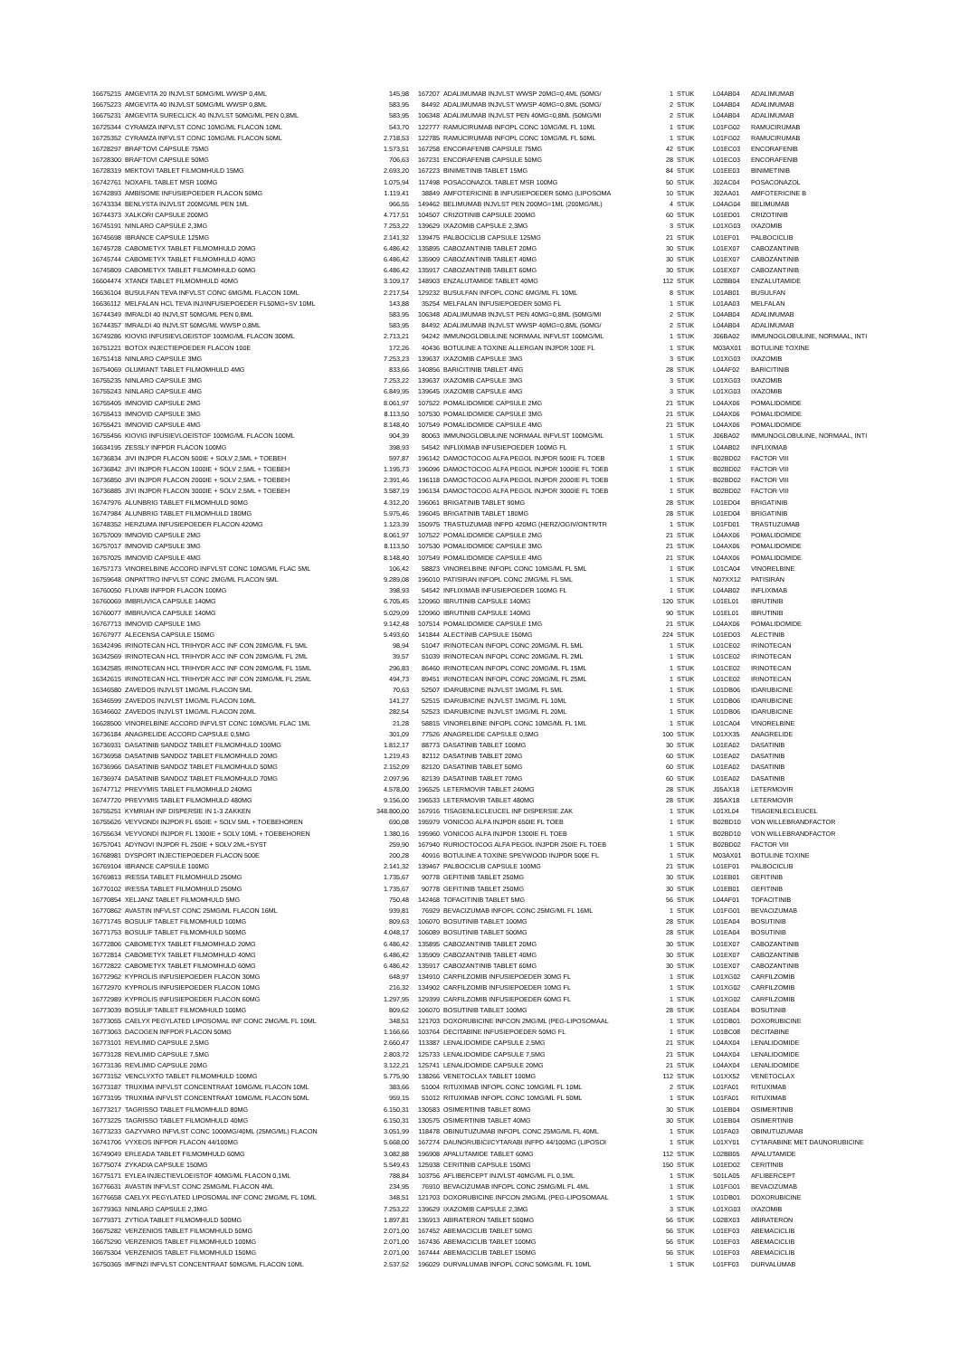| 16675215 | AMGEVITA 20 INJVLST 50MG/ML WWSP 0,4ML | 145,98 | 167207 | ADALIMUMAB INJVLST WWSP 20MG=0,4ML (50MG/ | 1 | STUK | L04AB04 | ADALIMUMAB |
| 16675223 | AMGEVITA 40 INJVLST 50MG/ML WWSP 0,8ML | 583,95 | 84492 | ADALIMUMAB INJVLST WWSP 40MG=0,8ML (50MG/ | 2 | STUK | L04AB04 | ADALIMUMAB |
| 16675231 | AMGEVITA SURECLICK 40 INJVLST 50MG/ML PEN 0,8ML | 583,95 | 106348 | ADALIMUMAB INJVLST PEN 40MG=0,8ML (50MG/MI | 2 | STUK | L04AB04 | ADALIMUMAB |
| 16725344 | CYRAMZA INFVLST CONC 10MG/ML FLACON 10ML | 543,70 | 122777 | RAMUCIRUMAB INFOPL CONC 10MG/ML FL 10ML | 1 | STUK | L01FG02 | RAMUCIRUMAB |
| 16725352 | CYRAMZA INFVLST CONC 10MG/ML FLACON 50ML | 2.718,53 | 122785 | RAMUCIRUMAB INFOPL CONC 10MG/ML FL 50ML | 1 | STUK | L01FG02 | RAMUCIRUMAB |
| 16728297 | BRAFTOVI CAPSULE 75MG | 1.573,51 | 167258 | ENCORAFENIB CAPSULE 75MG | 42 | STUK | L01EC03 | ENCORAFENIB |
| 16728300 | BRAFTOVI CAPSULE 50MG | 706,63 | 167231 | ENCORAFENIB CAPSULE 50MG | 28 | STUK | L01EC03 | ENCORAFENIB |
| 16728319 | MEKTOVI TABLET FILMOMHULD 15MG | 2.693,20 | 167223 | BINIMETINIB TABLET 15MG | 84 | STUK | L01EE03 | BINIMETINIB |
| 16742761 | NOXAFIL TABLET MSR 100MG | 1.075,94 | 117498 | POSACONAZOL TABLET MSR 100MG | 50 | STUK | J02AC04 | POSACONAZOL |
| 16742893 | AMBISOME INFUSIEPOEDER FLACON 50MG | 1.119,41 | 38849 | AMFOTERICINE B INFUSIEPOEDER 50MG (LIPOSOMA | 10 | STUK | J02AA01 | AMFOTERICINE B |
| 16743334 | BENLYSTA INJVLST 200MG/ML PEN 1ML | 966,55 | 149462 | BELIMUMAB INJVLST PEN 200MG=1ML (200MG/ML) | 4 | STUK | L04AG04 | BELIMUMAB |
| 16744373 | XALKORI CAPSULE 200MG | 4.717,51 | 104507 | CRIZOTINIB CAPSULE 200MG | 60 | STUK | L01ED01 | CRIZOTINIB |
| 16745191 | NINLARO CAPSULE 2,3MG | 7.253,22 | 139629 | IXAZOMIB CAPSULE 2,3MG | 3 | STUK | L01XG03 | IXAZOMIB |
| 16745698 | IBRANCE CAPSULE 125MG | 2.141,32 | 139475 | PALBOCICLIB CAPSULE 125MG | 21 | STUK | L01EF01 | PALBOCICLIB |
| 16745728 | CABOMETYX TABLET FILMOMHULD 20MG | 6.486,42 | 135895 | CABOZANTINIB TABLET 20MG | 30 | STUK | L01EX07 | CABOZANTINIB |
| 16745744 | CABOMETYX TABLET FILMOMHULD 40MG | 6.486,42 | 135909 | CABOZANTINIB TABLET 40MG | 30 | STUK | L01EX07 | CABOZANTINIB |
| 16745809 | CABOMETYX TABLET FILMOMHULD 60MG | 6.486,42 | 135917 | CABOZANTINIB TABLET 60MG | 30 | STUK | L01EX07 | CABOZANTINIB |
| 16604474 | XTANDI TABLET FILMOMHULD 40MG | 3.109,17 | 148903 | ENZALUTAMIDE TABLET 40MG | 112 | STUK | L02BB04 | ENZALUTAMIDE |
| 16636104 | BUSULFAN TEVA INFVLST CONC 6MG/ML FLACON 10ML | 2.217,54 | 129232 | BUSULFAN INFOPL CONC 6MG/ML FL 10ML | 8 | STUK | L01AB01 | BUSULFAN |
| 16636112 | MELFALAN HCL TEVA INJ/INFUSIEPOEDER FL50MG+SV 10ML | 143,88 | 35254 | MELFALAN INFUSIEPOEDER 50MG FL | 1 | STUK | L01AA03 | MELFALAN |
| 16744349 | IMRALDI 40 INJVLST 50MG/ML PEN 0,8ML | 583,95 | 106348 | ADALIMUMAB INJVLST PEN 40MG=0,8ML (50MG/MI | 2 | STUK | L04AB04 | ADALIMUMAB |
| 16744357 | IMRALDI 40 INJVLST 50MG/ML WWSP 0,8ML | 583,95 | 84492 | ADALIMUMAB INJVLST WWSP 40MG=0,8ML (50MG/ | 2 | STUK | L04AB04 | ADALIMUMAB |
| 16749286 | KIOVIG INFUSIEVLOEISTOF 100MG/ML FLACON 300ML | 2.713,21 | 94242 | IMMUNOGLOBULINE NORMAAL INFVLST 100MG/ML | 1 | STUK | J06BA02 | IMMUNOGLOBULINE, NORMAAL, INTI |
| 16751221 | BOTOX INJECTIEPOEDER FLACON 100E | 172,26 | 40436 | BOTULINE A TOXINE ALLERGAN INJPDR 100E FL | 1 | STUK | M03AX01 | BOTULINE TOXINE |
| 16751418 | NINLARO CAPSULE 3MG | 7.253,23 | 139637 | IXAZOMIB CAPSULE 3MG | 3 | STUK | L01XG03 | IXAZOMIB |
| 16754069 | OLUMIANT TABLET FILMOMHULD 4MG | 833,66 | 140856 | BARICITINIB TABLET 4MG | 28 | STUK | L04AF02 | BARICITINIB |
| 16755235 | NINLARO CAPSULE 3MG | 7.253,22 | 139637 | IXAZOMIB CAPSULE 3MG | 3 | STUK | L01XG03 | IXAZOMIB |
| 16755243 | NINLARO CAPSULE 4MG | 6.849,95 | 139645 | IXAZOMIB CAPSULE 4MG | 3 | STUK | L01XG03 | IXAZOMIB |
| 16755405 | IMNOVID CAPSULE 2MG | 8.061,97 | 107522 | POMALIDOMIDE CAPSULE 2MG | 21 | STUK | L04AX06 | POMALIDOMIDE |
| 16755413 | IMNOVID CAPSULE 3MG | 8.113,50 | 107530 | POMALIDOMIDE CAPSULE 3MG | 21 | STUK | L04AX06 | POMALIDOMIDE |
| 16755421 | IMNOVID CAPSULE 4MG | 8.148,40 | 107549 | POMALIDOMIDE CAPSULE 4MG | 21 | STUK | L04AX06 | POMALIDOMIDE |
| 16755456 | KIOVIG INFUSIEVLOEISTOF 100MG/ML FLACON 100ML | 904,39 | 80063 | IMMUNOGLOBULINE NORMAAL INFVLST 100MG/ML | 1 | STUK | J06BA02 | IMMUNOGLOBULINE, NORMAAL, INTI |
| 16634195 | ZESSLY INFPDR FLACON 100MG | 398,93 | 54542 | INFLIXIMAB INFUSIEPOEDER 100MG FL | 1 | STUK | L04AB02 | INFLIXIMAB |
| 16736834 | JIVI INJPDR FLACON 500IE + SOLV 2,5ML + TOEBEH | 597,87 | 196142 | DAMOCTOCOG ALFA PEGOL INJPDR 500IE FL TOEB | 1 | STUK | B02BD02 | FACTOR VIII |
| 16736842 | JIVI INJPDR FLACON 1000IE + SOLV 2,5ML + TOEBEH | 1.195,73 | 196096 | DAMOCTOCOG ALFA PEGOL INJPDR 1000IE FL TOEB | 1 | STUK | B02BD02 | FACTOR VIII |
| 16736850 | JIVI INJPDR FLACON 2000IE + SOLV 2,5ML + TOEBEH | 2.391,46 | 196118 | DAMOCTOCOG ALFA PEGOL INJPDR 2000IE FL TOEB | 1 | STUK | B02BD02 | FACTOR VIII |
| 16736885 | JIVI INJPDR FLACON 3000IE + SOLV 2,5ML + TOEBEH | 3.587,19 | 196134 | DAMOCTOCOG ALFA PEGOL INJPDR 3000IE FL TOEB | 1 | STUK | B02BD02 | FACTOR VIII |
| 16747976 | ALUNBRIG TABLET FILMOMHULD 90MG | 4.312,20 | 196061 | BRIGATINIB TABLET 90MG | 28 | STUK | L01ED04 | BRIGATINIB |
| 16747984 | ALUNBRIG TABLET FILMOMHULD 180MG | 5.975,46 | 196045 | BRIGATINIB TABLET 180MG | 28 | STUK | L01ED04 | BRIGATINIB |
| 16748352 | HERZUMA INFUSIEPOEDER FLACON 420MG | 1.123,39 | 150975 | TRASTUZUMAB INFPD 420MG (HERZ/OGIV/ONTR/TR | 1 | STUK | L01FD01 | TRASTUZUMAB |
| 16757009 | IMNOVID CAPSULE 2MG | 8.061,97 | 107522 | POMALIDOMIDE CAPSULE 2MG | 21 | STUK | L04AX06 | POMALIDOMIDE |
| 16757017 | IMNOVID CAPSULE 3MG | 8.113,50 | 107530 | POMALIDOMIDE CAPSULE 3MG | 21 | STUK | L04AX06 | POMALIDOMIDE |
| 16757025 | IMNOVID CAPSULE 4MG | 8.148,40 | 107549 | POMALIDOMIDE CAPSULE 4MG | 21 | STUK | L04AX06 | POMALIDOMIDE |
| 16757173 | VINORELBINE ACCORD INFVLST CONC 10MG/ML FLAC 5ML | 106,42 | 58823 | VINORELBINE INFOPL CONC 10MG/ML FL 5ML | 1 | STUK | L01CA04 | VINORELBINE |
| 16759648 | ONPATTRO INFVLST CONC 2MG/ML FLACON 5ML | 9.289,08 | 196010 | PATISIRAN INFOPL CONC 2MG/ML FL 5ML | 1 | STUK | N07XX12 | PATISIRAN |
| 16760050 | FLIXABI INFPDR FLACON 100MG | 398,93 | 54542 | INFLIXIMAB INFUSIEPOEDER 100MG FL | 1 | STUK | L04AB02 | INFLIXIMAB |
| 16760069 | IMBRUVICA CAPSULE 140MG | 6.705,45 | 120960 | IBRUTINIB CAPSULE 140MG | 120 | STUK | L01EL01 | IBRUTINIB |
| 16760077 | IMBRUVICA CAPSULE 140MG | 5.029,09 | 120960 | IBRUTINIB CAPSULE 140MG | 90 | STUK | L01EL01 | IBRUTINIB |
| 16767713 | IMNOVID CAPSULE 1MG | 9.142,48 | 107514 | POMALIDOMIDE CAPSULE 1MG | 21 | STUK | L04AX06 | POMALIDOMIDE |
| 16767977 | ALECENSA CAPSULE 150MG | 5.493,60 | 141844 | ALECTINIB CAPSULE 150MG | 224 | STUK | L01ED03 | ALECTINIB |
| 16342496 | IRINOTECAN HCL TRIHYDR ACC INF CON 20MG/ML FL 5ML | 98,94 | 51047 | IRINOTECAN INFOPL CONC 20MG/ML FL 5ML | 1 | STUK | L01CE02 | IRINOTECAN |
| 16342569 | IRINOTECAN HCL TRIHYDR ACC INF CON 20MG/ML FL 2ML | 39,57 | 51039 | IRINOTECAN INFOPL CONC 20MG/ML FL 2ML | 1 | STUK | L01CE02 | IRINOTECAN |
| 16342585 | IRINOTECAN HCL TRIHYDR ACC INF CON 20MG/ML FL 15ML | 296,83 | 86460 | IRINOTECAN INFOPL CONC 20MG/ML FL 15ML | 1 | STUK | L01CE02 | IRINOTECAN |
| 16342615 | IRINOTECAN HCL TRIHYDR ACC INF CON 20MG/ML FL 25ML | 494,73 | 89451 | IRINOTECAN INFOPL CONC 20MG/ML FL 25ML | 1 | STUK | L01CE02 | IRINOTECAN |
| 16346580 | ZAVEDOS INJVLST 1MG/ML FLACON 5ML | 70,63 | 52507 | IDARUBICINE INJVLST 1MG/ML FL 5ML | 1 | STUK | L01DB06 | IDARUBICINE |
| 16346599 | ZAVEDOS INJVLST 1MG/ML FLACON 10ML | 141,27 | 52515 | IDARUBICINE INJVLST 1MG/ML FL 10ML | 1 | STUK | L01DB06 | IDARUBICINE |
| 16346602 | ZAVEDOS INJVLST 1MG/ML FLACON 20ML | 282,54 | 52523 | IDARUBICINE INJVLST 1MG/ML FL 20ML | 1 | STUK | L01DB06 | IDARUBICINE |
| 16628500 | VINORELBINE ACCORD INFVLST CONC 10MG/ML FLAC 1ML | 21,28 | 58815 | VINORELBINE INFOPL CONC 10MG/ML FL 1ML | 1 | STUK | L01CA04 | VINORELBINE |
| 16736184 | ANAGRELIDE ACCORD CAPSULE 0,5MG | 301,09 | 77526 | ANAGRELIDE CAPSULE 0,5MG | 100 | STUK | L01XX35 | ANAGRELIDE |
| 16736931 | DASATINIB SANDOZ TABLET FILMOMHULD 100MG | 1.812,17 | 88773 | DASATINIB TABLET 100MG | 30 | STUK | L01EA02 | DASATINIB |
| 16736958 | DASATINIB SANDOZ TABLET FILMOMHULD 20MG | 1.219,43 | 82112 | DASATINIB TABLET 20MG | 60 | STUK | L01EA02 | DASATINIB |
| 16736966 | DASATINIB SANDOZ TABLET FILMOMHULD 50MG | 2.152,09 | 82120 | DASATINIB TABLET 50MG | 60 | STUK | L01EA02 | DASATINIB |
| 16736974 | DASATINIB SANDOZ TABLET FILMOMHULD 70MG | 2.097,96 | 82139 | DASATINIB TABLET 70MG | 60 | STUK | L01EA02 | DASATINIB |
| 16747712 | PREVYMIS TABLET FILMOMHULD 240MG | 4.578,00 | 196525 | LETERMOVIR TABLET 240MG | 28 | STUK | J05AX18 | LETERMOVIR |
| 16747720 | PREVYMIS TABLET FILMOMHULD 480MG | 9.156,00 | 196533 | LETERMOVIR TABLET 480MG | 28 | STUK | J05AX18 | LETERMOVIR |
| 16755251 | KYMRIAH INF DISPERSIE IN 1-3 ZAKKEN | 348.800,00 | 167916 | TISAGENLECLEUCEL INF DISPERSIE ZAK | 1 | STUK | L01XL04 | TISAGENLECLEUCEL |
| 16755626 | VEYVONDI INJPDR FL 650IE + SOLV 5ML + TOEBEHOREN | 690,08 | 195979 | VONICOG ALFA INJPDR 650IE FL TOEB | 1 | STUK | B02BD10 | VON WILLEBRANDFACTOR |
| 16755634 | VEYVONDI INJPDR FL 1300IE + SOLV 10ML + TOEBEHOREN | 1.380,16 | 195960 | VONICOG ALFA INJPDR 1300IE FL TOEB | 1 | STUK | B02BD10 | VON WILLEBRANDFACTOR |
| 16757041 | ADYNOVI INJPDR FL 250IE + SOLV 2ML+SYST | 259,90 | 167940 | RURIOCTOCOG ALFA PEGOL INJPDR 250IE FL TOEB | 1 | STUK | B02BD02 | FACTOR VIII |
| 16768981 | DYSPORT INJECTIEPOEDER FLACON 500E | 200,28 | 40916 | BOTULINE A TOXINE SPEYWOOD INJPDR 500E FL | 1 | STUK | M03AX01 | BOTULINE TOXINE |
| 16769104 | IBRANCE CAPSULE 100MG | 2.141,32 | 139467 | PALBOCICLIB CAPSULE 100MG | 21 | STUK | L01EF01 | PALBOCICLIB |
| 16769813 | IRESSA TABLET FILMOMHULD 250MG | 1.735,67 | 90778 | GEFITINIB TABLET 250MG | 30 | STUK | L01EB01 | GEFITINIB |
| 16770102 | IRESSA TABLET FILMOMHULD 250MG | 1.735,67 | 90778 | GEFITINIB TABLET 250MG | 30 | STUK | L01EB01 | GEFITINIB |
| 16770854 | XELJANZ TABLET FILMOMHULD 5MG | 750,48 | 142468 | TOFACITINIB TABLET 5MG | 56 | STUK | L04AF01 | TOFACITINIB |
| 16770862 | AVASTIN INFVLST CONC 25MG/ML FLACON 16ML | 939,81 | 76929 | BEVACIZUMAB INFOPL CONC 25MG/ML FL 16ML | 1 | STUK | L01FG01 | BEVACIZUMAB |
| 16771745 | BOSULIF TABLET FILMOMHULD 100MG | 809,63 | 106070 | BOSUTINIB TABLET 100MG | 28 | STUK | L01EA04 | BOSUTINIB |
| 16771753 | BOSULIF TABLET FILMOMHULD 500MG | 4.048,17 | 106089 | BOSUTINIB TABLET 500MG | 28 | STUK | L01EA04 | BOSUTINIB |
| 16772806 | CABOMETYX TABLET FILMOMHULD 20MG | 6.486,42 | 135895 | CABOZANTINIB TABLET 20MG | 30 | STUK | L01EX07 | CABOZANTINIB |
| 16772814 | CABOMETYX TABLET FILMOMHULD 40MG | 6.486,42 | 135909 | CABOZANTINIB TABLET 40MG | 30 | STUK | L01EX07 | CABOZANTINIB |
| 16772822 | CABOMETYX TABLET FILMOMHULD 60MG | 6.486,42 | 135917 | CABOZANTINIB TABLET 60MG | 30 | STUK | L01EX07 | CABOZANTINIB |
| 16772962 | KYPROLIS INFUSIEPOEDER FLACON 30MG | 648,97 | 134910 | CARFILZOMIB INFUSIEPOEDER 30MG FL | 1 | STUK | L01XG02 | CARFILZOMIB |
| 16772970 | KYPROLIS INFUSIEPOEDER FLACON 10MG | 216,32 | 134902 | CARFILZOMIB INFUSIEPOEDER 10MG FL | 1 | STUK | L01XG02 | CARFILZOMIB |
| 16772989 | KYPROLIS INFUSIEPOEDER FLACON 60MG | 1.297,95 | 129399 | CARFILZOMIB INFUSIEPOEDER 60MG FL | 1 | STUK | L01XG02 | CARFILZOMIB |
| 16773039 | BOSULIF TABLET FILMOMHULD 100MG | 809,62 | 106070 | BOSUTINIB TABLET 100MG | 28 | STUK | L01EA04 | BOSUTINIB |
| 16773055 | CAELYX PEGYLATED LIPOSOMAL INF CONC 2MG/ML FL 10ML | 348,51 | 121703 | DOXORUBICINE INFCON 2MG/ML (PEG-LIPOSOMAAL | 1 | STUK | L01DB01 | DOXORUBICINE |
| 16773063 | DACOGEN INFPDR FLACON 50MG | 1.166,66 | 103764 | DECITABINE INFUSIEPOEDER 50MG FL | 1 | STUK | L01BC08 | DECITABINE |
| 16773101 | REVLIMID CAPSULE 2,5MG | 2.660,47 | 113387 | LENALIDOMIDE CAPSULE 2,5MG | 21 | STUK | L04AX04 | LENALIDOMIDE |
| 16773128 | REVLIMID CAPSULE 7,5MG | 2.803,72 | 125733 | LENALIDOMIDE CAPSULE 7,5MG | 21 | STUK | L04AX04 | LENALIDOMIDE |
| 16773136 | REVLIMID CAPSULE 20MG | 3.122,21 | 125741 | LENALIDOMIDE CAPSULE 20MG | 21 | STUK | L04AX04 | LENALIDOMIDE |
| 16773152 | VENCLYXTO TABLET FILMOMHULD 100MG | 5.775,90 | 138266 | VENETOCLAX TABLET 100MG | 112 | STUK | L01XX52 | VENETOCLAX |
| 16773187 | TRUXIMA INFVLST CONCENTRAAT 10MG/ML FLACON 10ML | 383,66 | 51004 | RITUXIMAB INFOPL CONC 10MG/ML FL 10ML | 2 | STUK | L01FA01 | RITUXIMAB |
| 16773195 | TRUXIMA INFVLST CONCENTRAAT 10MG/ML FLACON 50ML | 959,15 | 51012 | RITUXIMAB INFOPL CONC 10MG/ML FL 50ML | 1 | STUK | L01FA01 | RITUXIMAB |
| 16773217 | TAGRISSO TABLET FILMOMHULD 80MG | 6.150,31 | 130583 | OSIMERTINIB TABLET 80MG | 30 | STUK | L01EB04 | OSIMERTINIB |
| 16773225 | TAGRISSO TABLET FILMOMHULD 40MG | 6.150,31 | 130575 | OSIMERTINIB TABLET 40MG | 30 | STUK | L01EB04 | OSIMERTINIB |
| 16773233 | GAZYVARO INFVLST CONC 1000MG/40ML (25MG/ML) FLACON | 3.051,99 | 118478 | OBINUTUZUMAB INFOPL CONC 25MG/ML FL 40ML | 1 | STUK | L01FA03 | OBINUTUZUMAB |
| 16741706 | VYXEOS INFPDR FLACON 44/100MG | 5.668,00 | 167274 | DAUNORUBICI/CYTARABI INFPD 44/100MG (LIPOSOI | 1 | STUK | L01XY01 | CYTARABINE MET DAUNORUBICINE |
| 16749049 | ERLEADA TABLET FILMOMHULD 60MG | 3.082,88 | 196908 | APALUTAMIDE TABLET 60MG | 112 | STUK | L02BB05 | APALUTAMIDE |
| 16775074 | ZYKADIA CAPSULE 150MG | 5.549,43 | 125938 | CERITINIB CAPSULE 150MG | 150 | STUK | L01ED02 | CERITINIB |
| 16775171 | EYLEA INJECTIEVLOEISTOF 40MG/ML FLACON 0,1ML | 788,84 | 103756 | AFLIBERCEPT INJVLST 40MG/ML FL 0,1ML | 1 | STUK | S01LA05 | AFLIBERCEPT |
| 16776631 | AVASTIN INFVLST CONC 25MG/ML FLACON 4ML | 234,95 | 76910 | BEVACIZUMAB INFOPL CONC 25MG/ML FL 4ML | 1 | STUK | L01FG01 | BEVACIZUMAB |
| 16776658 | CAELYX PEGYLATED LIPOSOMAL INF CONC 2MG/ML FL 10ML | 348,51 | 121703 | DOXORUBICINE INFCON 2MG/ML (PEG-LIPOSOMAAL | 1 | STUK | L01DB01 | DOXORUBICINE |
| 16779363 | NINLARO CAPSULE 2,3MG | 7.253,22 | 139629 | IXAZOMIB CAPSULE 2,3MG | 3 | STUK | L01XG03 | IXAZOMIB |
| 16779371 | ZYTIGA TABLET FILMOMHULD 500MG | 1.897,81 | 136913 | ABIRATERON TABLET 500MG | 56 | STUK | L02BX03 | ABIRATERON |
| 16675282 | VERZENIOS TABLET FILMOMHULD 50MG | 2.071,00 | 167452 | ABEMACICLIB TABLET 50MG | 56 | STUK | L01EF03 | ABEMACICLIB |
| 16675290 | VERZENIOS TABLET FILMOMHULD 100MG | 2.071,00 | 167436 | ABEMACICLIB TABLET 100MG | 56 | STUK | L01EF03 | ABEMACICLIB |
| 16675304 | VERZENIOS TABLET FILMOMHULD 150MG | 2.071,00 | 167444 | ABEMACICLIB TABLET 150MG | 56 | STUK | L01EF03 | ABEMACICLIB |
| 16750365 | IMFINZI INFVLST CONCENTRAAT 50MG/ML FLACON 10ML | 2.537,52 | 196029 | DURVALUMAB INFOPL CONC 50MG/ML FL 10ML | 1 | STUK | L01FF03 | DURVALUMAB |